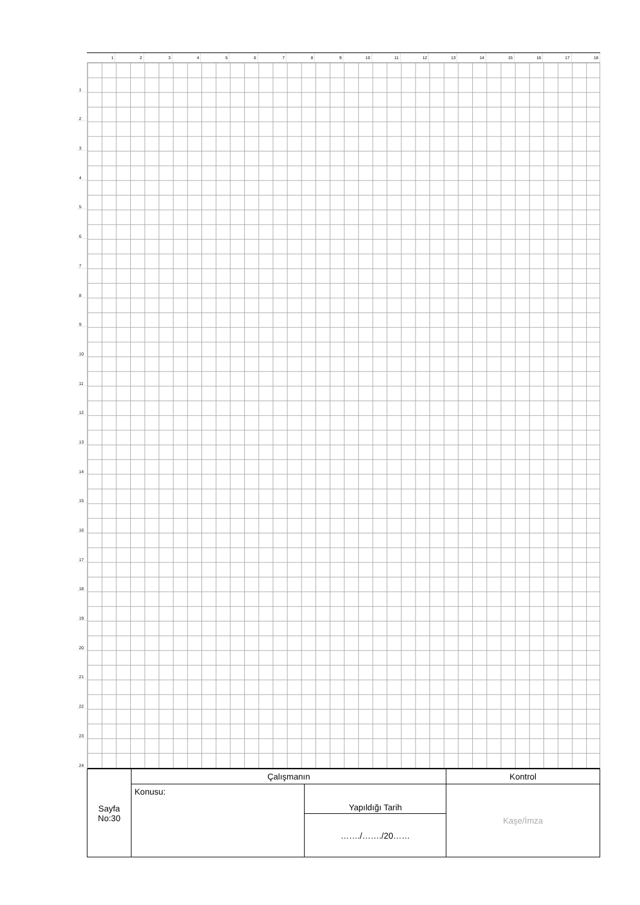1 2 3 4 5 6 7 8 9 10 11 12 13 14 15 16 17 18
1
2
3
4
5
6
7
8
9
10
11
12
13
14
15
16
17
18
19
20
21
22
23
24
| Sayfa No:30 | Çalışmanın | | Kontrol |
| | Konusu: | Yapıldığı Tarih | Kaşe/İmza |
| | | ……./……./20…… | |